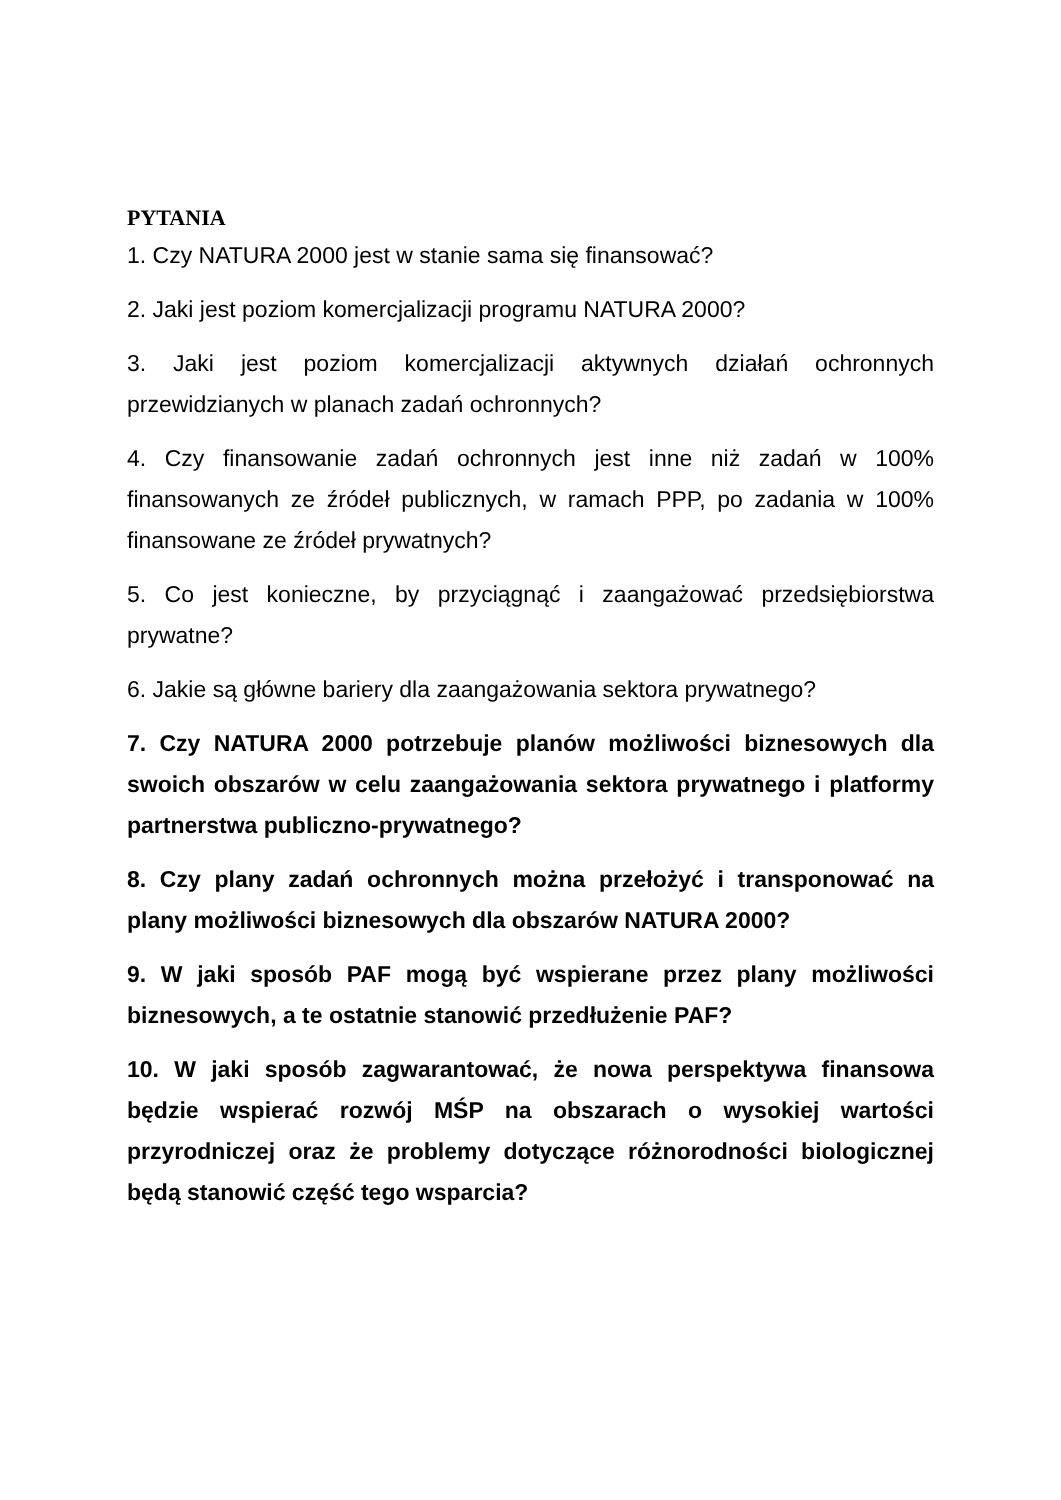PYTANIA
1. Czy NATURA 2000 jest w stanie sama się finansować?
2. Jaki jest poziom komercjalizacji programu NATURA 2000?
3. Jaki jest poziom komercjalizacji aktywnych działań ochronnych przewidzianych w planach zadań ochronnych?
4. Czy finansowanie zadań ochronnych jest inne niż zadań w 100% finansowanych ze źródeł publicznych, w ramach PPP, po zadania w 100% finansowane ze źródeł prywatnych?
5. Co jest konieczne, by przyciągnąć i zaangażować przedsiębiorstwa prywatne?
6. Jakie są główne bariery dla zaangażowania sektora prywatnego?
7. Czy NATURA 2000 potrzebuje planów możliwości biznesowych dla swoich obszarów w celu zaangażowania sektora prywatnego i platformy partnerstwa publiczno-prywatnego?
8. Czy plany zadań ochronnych można przełożyć i transponować na plany możliwości biznesowych dla obszarów NATURA 2000?
9. W jaki sposób PAF mogą być wspierane przez plany możliwości biznesowych, a te ostatnie stanowić przedłużenie PAF?
10. W jaki sposób zagwarantować, że nowa perspektywa finansowa będzie wspierać rozwój MŚP na obszarach o wysokiej wartości przyrodniczej oraz że problemy dotyczące różnorodności biologicznej będą stanowić część tego wsparcia?